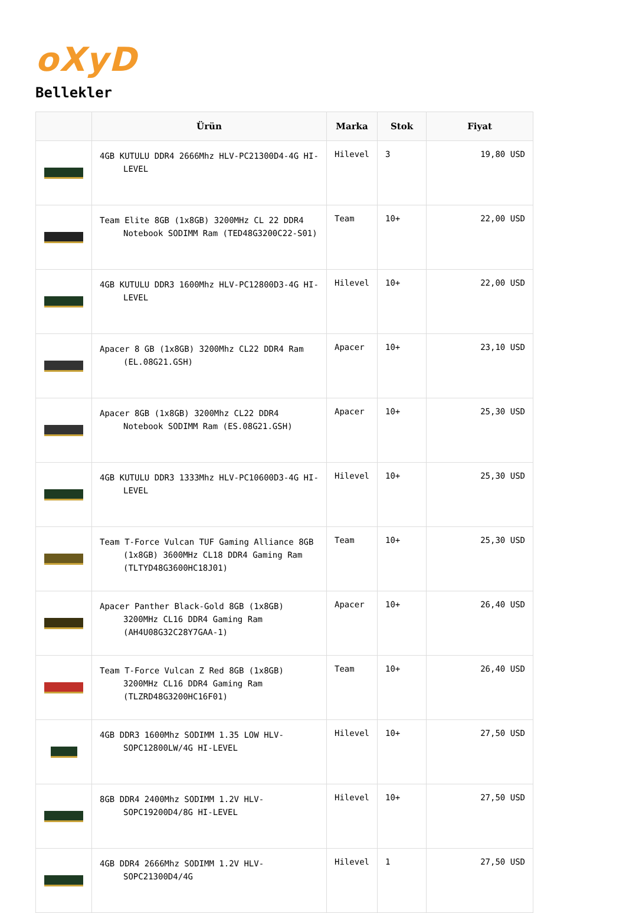oXyD
Bellekler
| | Ürün | Marka | Stok | Fiyat |
| --- | --- | --- | --- | --- |
| | 4GB KUTULU DDR4 2666Mhz HLV-PC21300D4-4G HI-LEVEL | Hilevel | 3 | 19,80 USD |
| | Team Elite 8GB (1x8GB) 3200MHz CL 22 DDR4 Notebook SODIMM Ram (TED48G3200C22-S01) | Team | 10+ | 22,00 USD |
| | 4GB KUTULU DDR3 1600Mhz HLV-PC12800D3-4G HI-LEVEL | Hilevel | 10+ | 22,00 USD |
| | Apacer 8 GB (1x8GB) 3200Mhz CL22 DDR4 Ram (EL.08G21.GSH) | Apacer | 10+ | 23,10 USD |
| | Apacer 8GB (1x8GB) 3200Mhz CL22 DDR4 Notebook SODIMM Ram (ES.08G21.GSH) | Apacer | 10+ | 25,30 USD |
| | 4GB KUTULU DDR3 1333Mhz HLV-PC10600D3-4G HI-LEVEL | Hilevel | 10+ | 25,30 USD |
| | Team T-Force Vulcan TUF Gaming Alliance 8GB (1x8GB) 3600MHz CL18 DDR4 Gaming Ram (TLTYD48G3600HC18J01) | Team | 10+ | 25,30 USD |
| | Apacer Panther Black-Gold 8GB (1x8GB) 3200MHz CL16 DDR4 Gaming Ram (AH4U08G32C28Y7GAA-1) | Apacer | 10+ | 26,40 USD |
| | Team T-Force Vulcan Z Red 8GB (1x8GB) 3200MHz CL16 DDR4 Gaming Ram (TLZRD48G3200HC16F01) | Team | 10+ | 26,40 USD |
| | 4GB DDR3 1600Mhz SODIMM 1.35 LOW HLV-SOPC12800LW/4G HI-LEVEL | Hilevel | 10+ | 27,50 USD |
| | 8GB DDR4 2400Mhz SODIMM 1.2V HLV-SOPC19200D4/8G HI-LEVEL | Hilevel | 10+ | 27,50 USD |
| | 4GB DDR4 2666Mhz SODIMM 1.2V HLV-SOPC21300D4/4G | Hilevel | 1 | 27,50 USD |